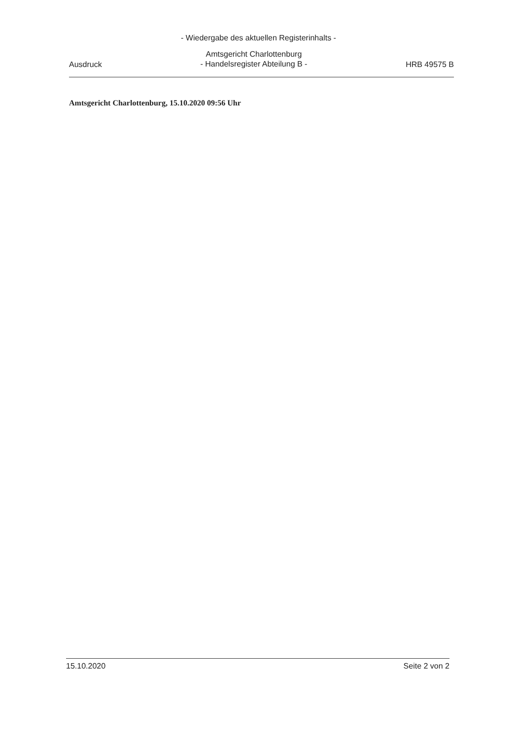- Wiedergabe des aktuellen Registerinhalts -
Ausdruck
Amtsgericht Charlottenburg
- Handelsregister Abteilung B -
HRB 49575 B
Amtsgericht Charlottenburg, 15.10.2020 09:56 Uhr
15.10.2020 Seite 2 von 2